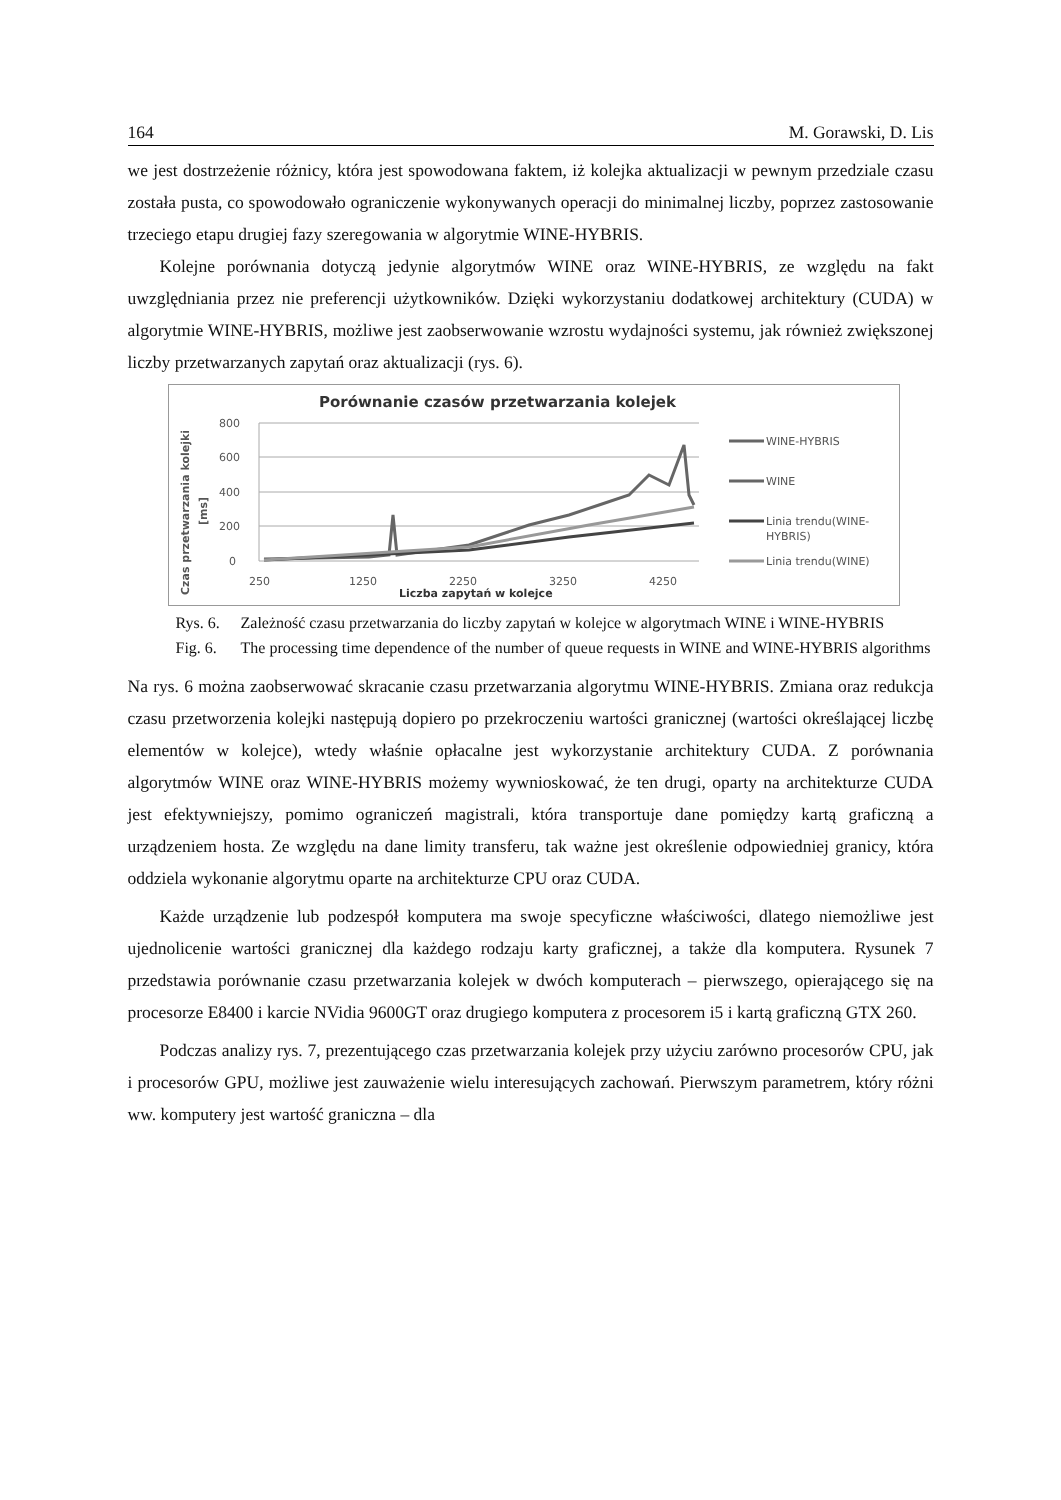164 M. Gorawski, D. Lis
we jest dostrzeżenie różnicy, która jest spowodowana faktem, iż kolejka aktualizacji w pewnym przedziale czasu została pusta, co spowodowało ograniczenie wykonywanych operacji do minimalnej liczby, poprzez zastosowanie trzeciego etapu drugiej fazy szeregowania w algorytmie WINE-HYBRIS.
Kolejne porównania dotyczą jedynie algorytmów WINE oraz WINE-HYBRIS, ze względu na fakt uwzględniania przez nie preferencji użytkowników. Dzięki wykorzystaniu dodatkowej architektury (CUDA) w algorytmie WINE-HYBRIS, możliwe jest zaobserwowanie wzrostu wydajności systemu, jak również zwiększonej liczby przetwarzanych zapytań oraz aktualizacji (rys. 6).
Porównanie czasów przetwarzania kolejek
Czas przetwarzania kolejki
[ms]
800
600
400
200
0
250
1250
2250
3250
4250
Liczba zapytań w kolejce
WINE-HYBRIS
WINE
Linia trendu(WINE-
HYBRIS)
Linia trendu(WINE)
Rys. 6. Zależność czasu przetwarzania do liczby zapytań w kolejce w algorytmach WINE i WINE-HYBRIS
Fig. 6. The processing time dependence of the number of queue requests in WINE and WINE-HYBRIS algorithms
Na rys. 6 można zaobserwować skracanie czasu przetwarzania algorytmu WINE-HYBRIS. Zmiana oraz redukcja czasu przetworzenia kolejki następują dopiero po przekroczeniu wartości granicznej (wartości określającej liczbę elementów w kolejce), wtedy właśnie opłacalne jest wykorzystanie architektury CUDA. Z porównania algorytmów WINE oraz WINE-HYBRIS możemy wywnioskować, że ten drugi, oparty na architekturze CUDA jest efektywniejszy, pomimo ograniczeń magistrali, która transportuje dane pomiędzy kartą graficzną a urządzeniem hosta. Ze względu na dane limity transferu, tak ważne jest określenie odpowiedniej granicy, która oddziela wykonanie algorytmu oparte na architekturze CPU oraz CUDA.
Każde urządzenie lub podzespół komputera ma swoje specyficzne właściwości, dlatego niemożliwe jest ujednolicenie wartości granicznej dla każdego rodzaju karty graficznej, a także dla komputera. Rysunek 7 przedstawia porównanie czasu przetwarzania kolejek w dwóch komputerach – pierwszego, opierającego się na procesorze E8400 i karcie NVidia 9600GT oraz drugiego komputera z procesorem i5 i kartą graficzną GTX 260.
Podczas analizy rys. 7, prezentującego czas przetwarzania kolejek przy użyciu zarówno procesorów CPU, jak i procesorów GPU, możliwe jest zauważenie wielu interesujących zachowań. Pierwszym parametrem, który różni ww. komputery jest wartość graniczna – dla